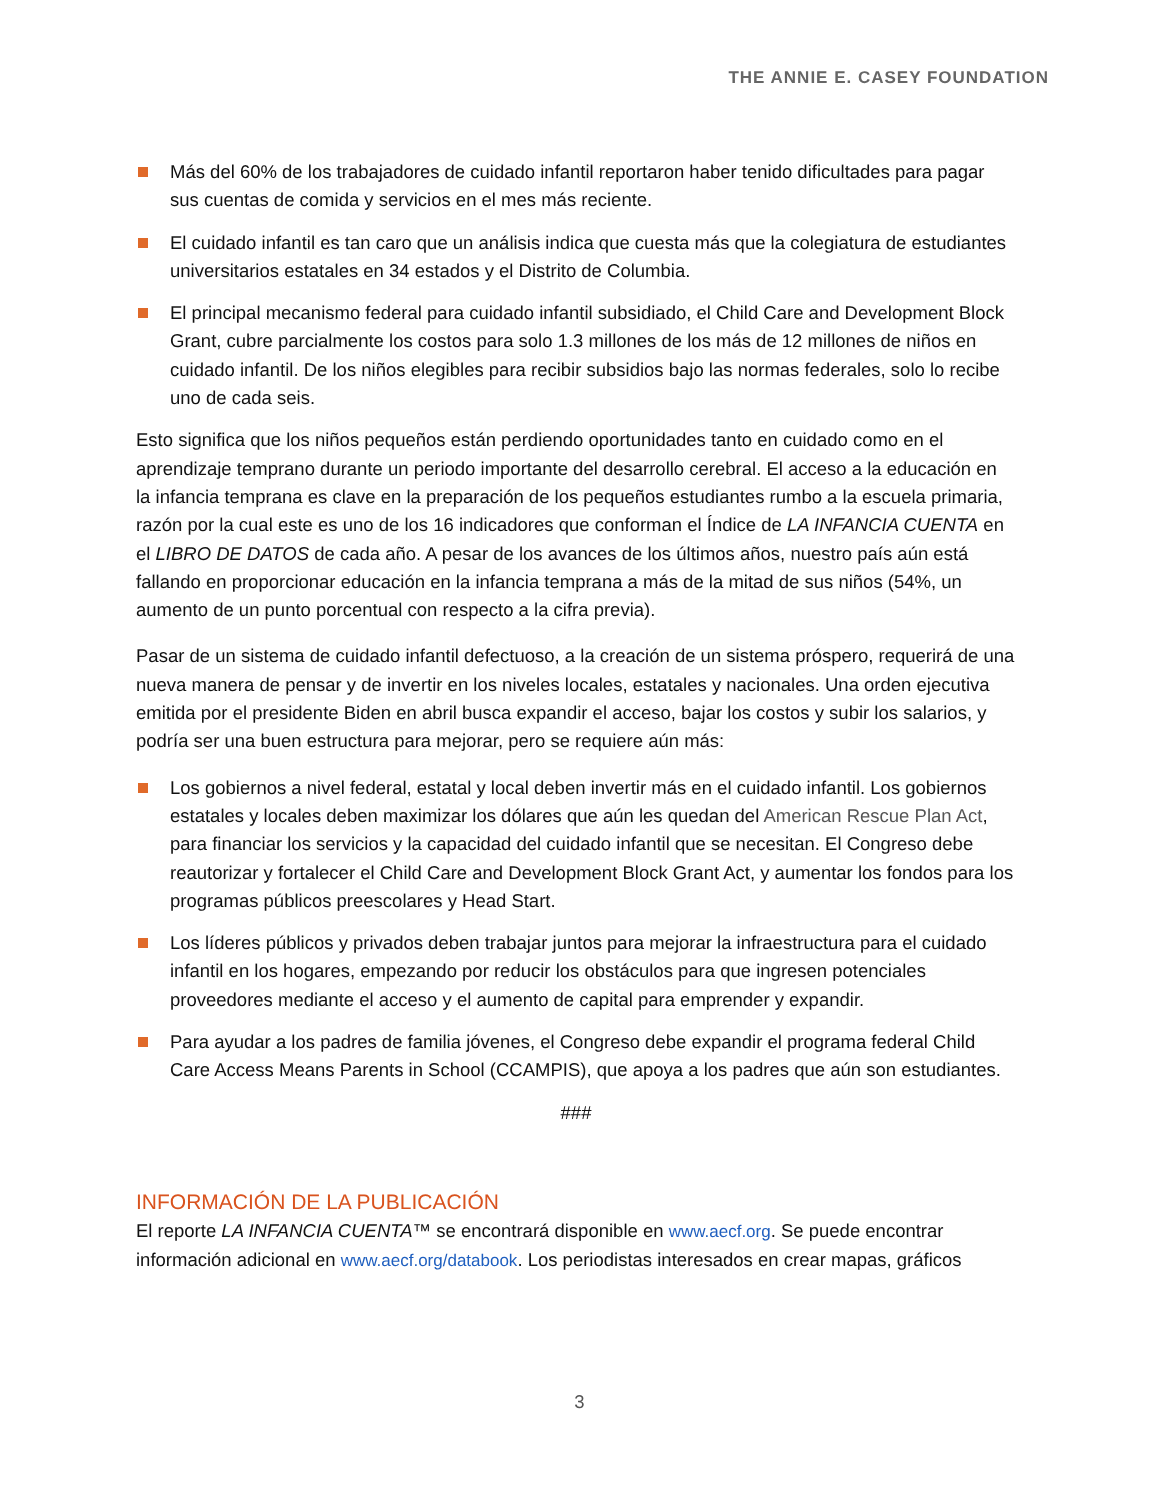THE ANNIE E. CASEY FOUNDATION
Más del 60% de los trabajadores de cuidado infantil reportaron haber tenido dificultades para pagar sus cuentas de comida y servicios en el mes más reciente.
El cuidado infantil es tan caro que un análisis indica que cuesta más que la colegiatura de estudiantes universitarios estatales en 34 estados y el Distrito de Columbia.
El principal mecanismo federal para cuidado infantil subsidiado, el Child Care and Development Block Grant, cubre parcialmente los costos para solo 1.3 millones de los más de 12 millones de niños en cuidado infantil. De los niños elegibles para recibir subsidios bajo las normas federales, solo lo recibe uno de cada seis.
Esto significa que los niños pequeños están perdiendo oportunidades tanto en cuidado como en el aprendizaje temprano durante un periodo importante del desarrollo cerebral. El acceso a la educación en la infancia temprana es clave en la preparación de los pequeños estudiantes rumbo a la escuela primaria, razón por la cual este es uno de los 16 indicadores que conforman el Índice de LA INFANCIA CUENTA en el LIBRO DE DATOS de cada año. A pesar de los avances de los últimos años, nuestro país aún está fallando en proporcionar educación en la infancia temprana a más de la mitad de sus niños (54%, un aumento de un punto porcentual con respecto a la cifra previa).
Pasar de un sistema de cuidado infantil defectuoso, a la creación de un sistema próspero, requerirá de una nueva manera de pensar y de invertir en los niveles locales, estatales y nacionales. Una orden ejecutiva emitida por el presidente Biden en abril busca expandir el acceso, bajar los costos y subir los salarios, y podría ser una buen estructura para mejorar, pero se requiere aún más:
Los gobiernos a nivel federal, estatal y local deben invertir más en el cuidado infantil. Los gobiernos estatales y locales deben maximizar los dólares que aún les quedan del American Rescue Plan Act, para financiar los servicios y la capacidad del cuidado infantil que se necesitan. El Congreso debe reautorizar y fortalecer el Child Care and Development Block Grant Act, y aumentar los fondos para los programas públicos preescolares y Head Start.
Los líderes públicos y privados deben trabajar juntos para mejorar la infraestructura para el cuidado infantil en los hogares, empezando por reducir los obstáculos para que ingresen potenciales proveedores mediante el acceso y el aumento de capital para emprender y expandir.
Para ayudar a los padres de familia jóvenes, el Congreso debe expandir el programa federal Child Care Access Means Parents in School (CCAMPIS), que apoya a los padres que aún son estudiantes.
###
INFORMACIÓN DE LA PUBLICACIÓN
El reporte LA INFANCIA CUENTA™ se encontrará disponible en www.aecf.org. Se puede encontrar información adicional en www.aecf.org/databook. Los periodistas interesados en crear mapas, gráficos
3